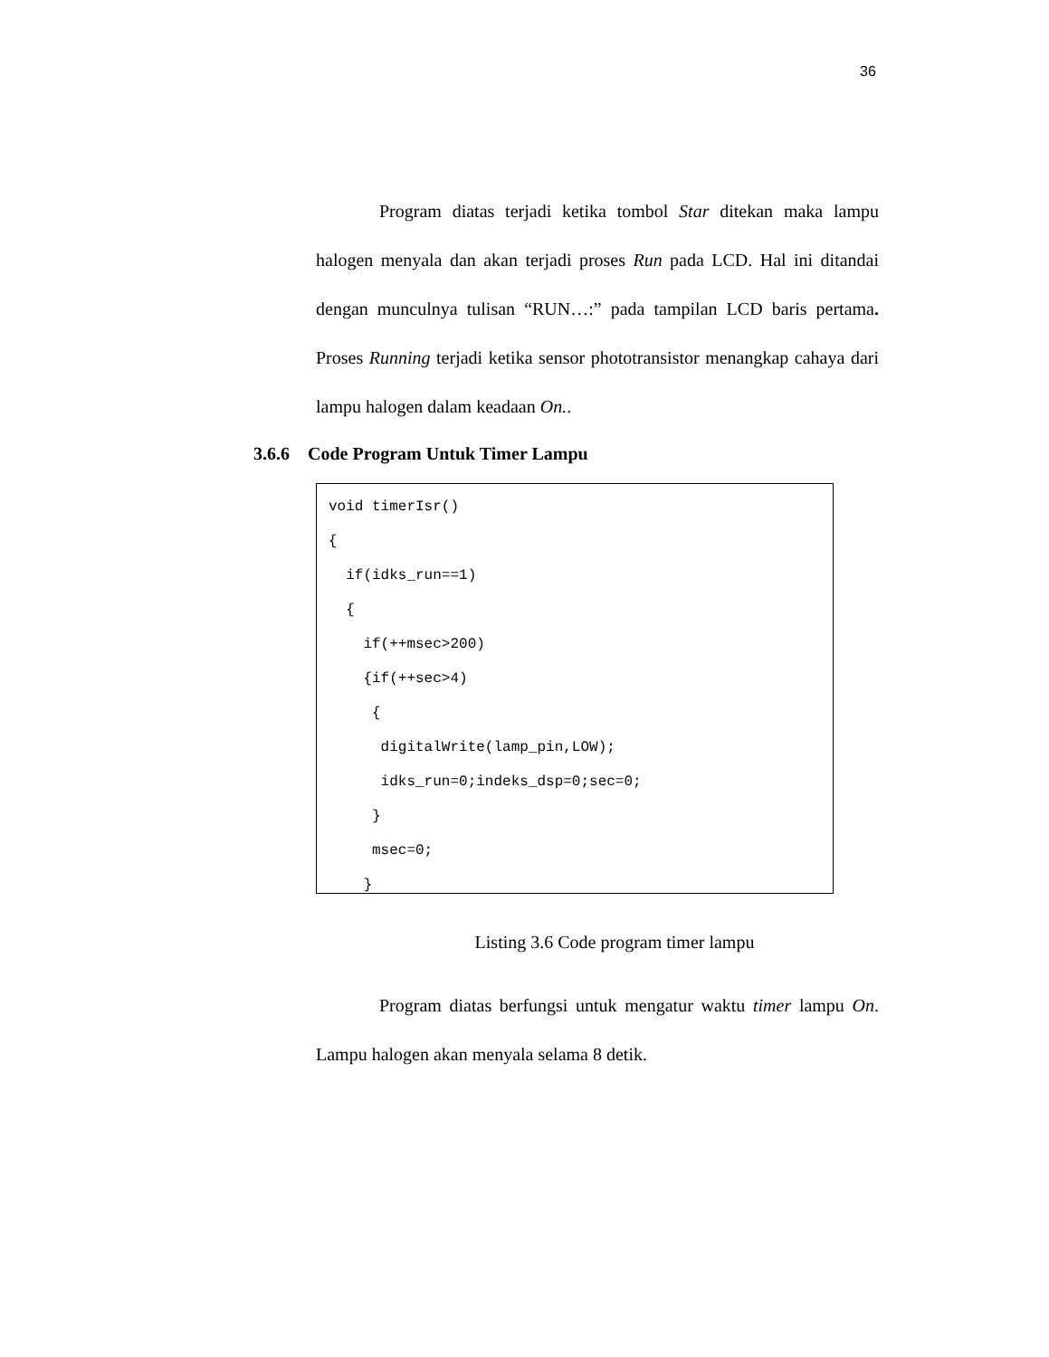36
    Program diatas terjadi ketika tombol Star ditekan maka lampu halogen menyala dan akan terjadi proses Run pada LCD. Hal ini ditandai dengan munculnya tulisan “RUN…:” pada tampilan LCD baris pertama. Proses Running terjadi ketika sensor phototransistor menangkap cahaya dari lampu halogen dalam keadaan On..
3.6.6 Code Program Untuk Timer Lampu
void timerIsr()
{
  if(idks_run==1)
  {
    if(++msec>200)
    {if(++sec>4)
     {
      digitalWrite(lamp_pin,LOW);
      idks_run=0;indeks_dsp=0;sec=0;
     }
     msec=0;
    }
Listing 3.6 Code program timer lampu
    Program diatas berfungsi untuk mengatur waktu timer lampu On. Lampu halogen akan menyala selama 8 detik.